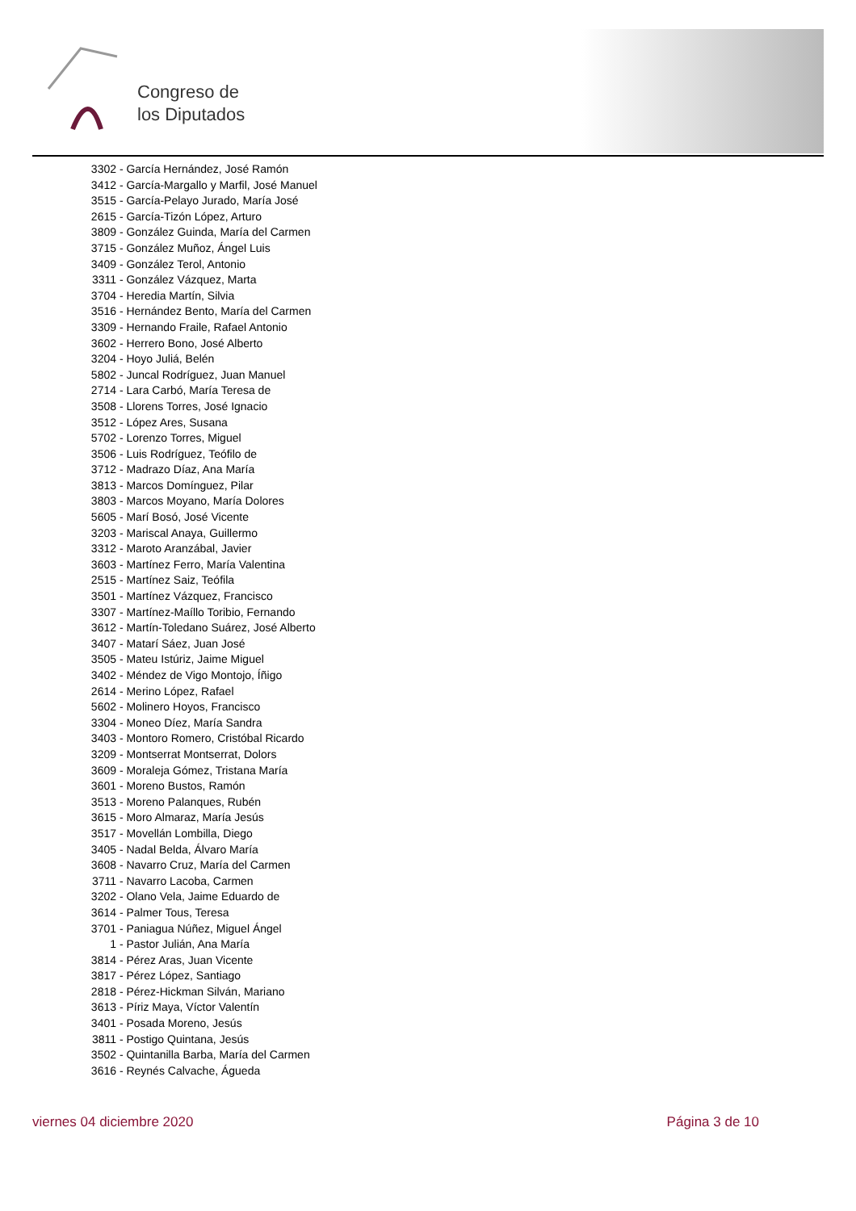Congreso de
los Diputados
3302 - García Hernández, José Ramón
3412 - García-Margallo y Marfil, José Manuel
3515 - García-Pelayo Jurado, María José
2615 - García-Tizón López, Arturo
3809 - González Guinda, María del Carmen
3715 - González Muñoz, Ángel Luis
3409 - González Terol, Antonio
3311 - González Vázquez, Marta
3704 - Heredia Martín, Silvia
3516 - Hernández Bento, María del Carmen
3309 - Hernando Fraile, Rafael Antonio
3602 - Herrero Bono, José Alberto
3204 - Hoyo Juliá, Belén
5802 - Juncal Rodríguez, Juan Manuel
2714 - Lara Carbó, María Teresa de
3508 - Llorens Torres, José Ignacio
3512 - López Ares, Susana
5702 - Lorenzo Torres, Miguel
3506 - Luis Rodríguez, Teófilo de
3712 - Madrazo Díaz, Ana María
3813 - Marcos Domínguez, Pilar
3803 - Marcos Moyano, María Dolores
5605 - Marí Bosó, José Vicente
3203 - Mariscal Anaya, Guillermo
3312 - Maroto Aranzábal, Javier
3603 - Martínez Ferro, María Valentina
2515 - Martínez Saiz, Teófila
3501 - Martínez Vázquez, Francisco
3307 - Martínez-Maíllo Toribio, Fernando
3612 - Martín-Toledano Suárez, José Alberto
3407 - Matarí Sáez, Juan José
3505 - Mateu Istúriz, Jaime Miguel
3402 - Méndez de Vigo Montojo, Íñigo
2614 - Merino López, Rafael
5602 - Molinero Hoyos, Francisco
3304 - Moneo Díez, María Sandra
3403 - Montoro Romero, Cristóbal Ricardo
3209 - Montserrat Montserrat, Dolors
3609 - Moraleja Gómez, Tristana María
3601 - Moreno Bustos, Ramón
3513 - Moreno Palanques, Rubén
3615 - Moro Almaraz, María Jesús
3517 - Movellán Lombilla, Diego
3405 - Nadal Belda, Álvaro María
3608 - Navarro Cruz, María del Carmen
3711 - Navarro Lacoba, Carmen
3202 - Olano Vela, Jaime Eduardo de
3614 - Palmer Tous, Teresa
3701 - Paniagua Núñez, Miguel Ángel
1 - Pastor Julián, Ana María
3814 - Pérez Aras, Juan Vicente
3817 - Pérez López, Santiago
2818 - Pérez-Hickman Silván, Mariano
3613 - Píriz Maya, Víctor Valentín
3401 - Posada Moreno, Jesús
3811 - Postigo Quintana, Jesús
3502 - Quintanilla Barba, María del Carmen
3616 - Reynés Calvache, Águeda
viernes 04 diciembre 2020 Página 3 de 10